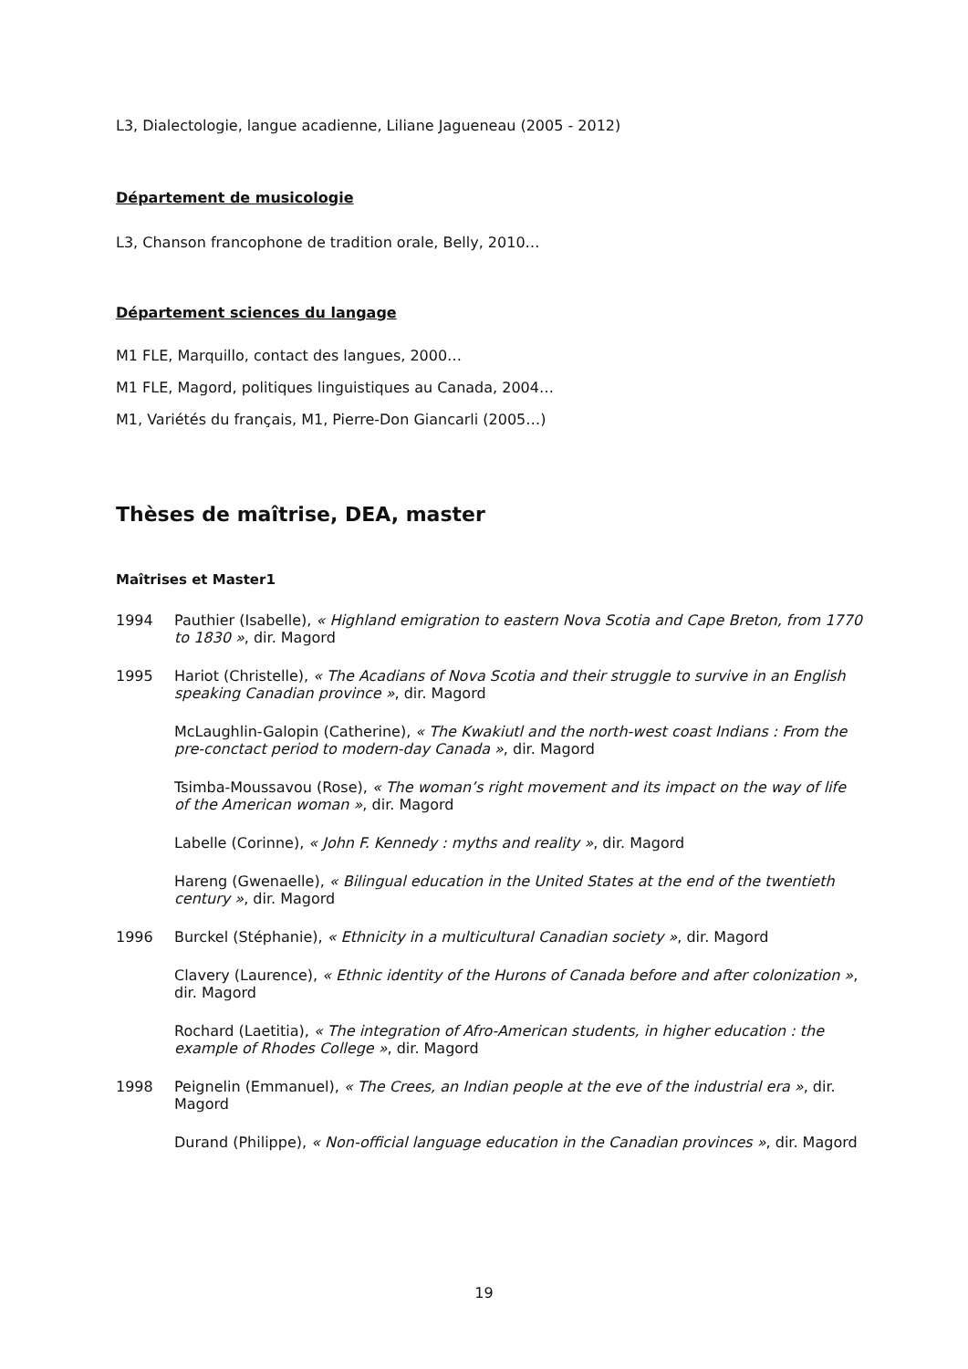L3, Dialectologie, langue acadienne, Liliane Jagueneau (2005 - 2012)
Département de musicologie
L3, Chanson francophone de tradition orale, Belly, 2010…
Département sciences du langage
M1 FLE, Marquillo, contact des langues, 2000…
M1 FLE, Magord, politiques linguistiques au Canada, 2004…
M1, Variétés du français, M1, Pierre-Don Giancarli (2005…)
Thèses de maîtrise, DEA, master
Maîtrises et Master1
1994 Pauthier (Isabelle), « Highland emigration to eastern Nova Scotia and Cape Breton, from 1770 to 1830 », dir. Magord
1995 Hariot (Christelle), « The Acadians of Nova Scotia and their struggle to survive in an English speaking Canadian province », dir. Magord
McLaughlin-Galopin (Catherine), « The Kwakiutl and the north-west coast Indians : From the pre-conctact period to modern-day Canada », dir. Magord
Tsimba-Moussavou (Rose), « The woman’s right movement and its impact on the way of life of the American woman », dir. Magord
Labelle (Corinne), « John F. Kennedy : myths and reality », dir. Magord
Hareng (Gwenaelle), « Bilingual education in the United States at the end of the twentieth century », dir. Magord
1996 Burckel (Stéphanie), « Ethnicity in a multicultural Canadian society », dir. Magord
Clavery (Laurence), « Ethnic identity of the Hurons of Canada before and after colonization », dir. Magord
Rochard (Laetitia), « The integration of Afro-American students, in higher education : the example of Rhodes College », dir. Magord
1998 Peignelin (Emmanuel), « The Crees, an Indian people at the eve of the industrial era », dir. Magord
Durand (Philippe), « Non-official language education in the Canadian provinces », dir. Magord
19